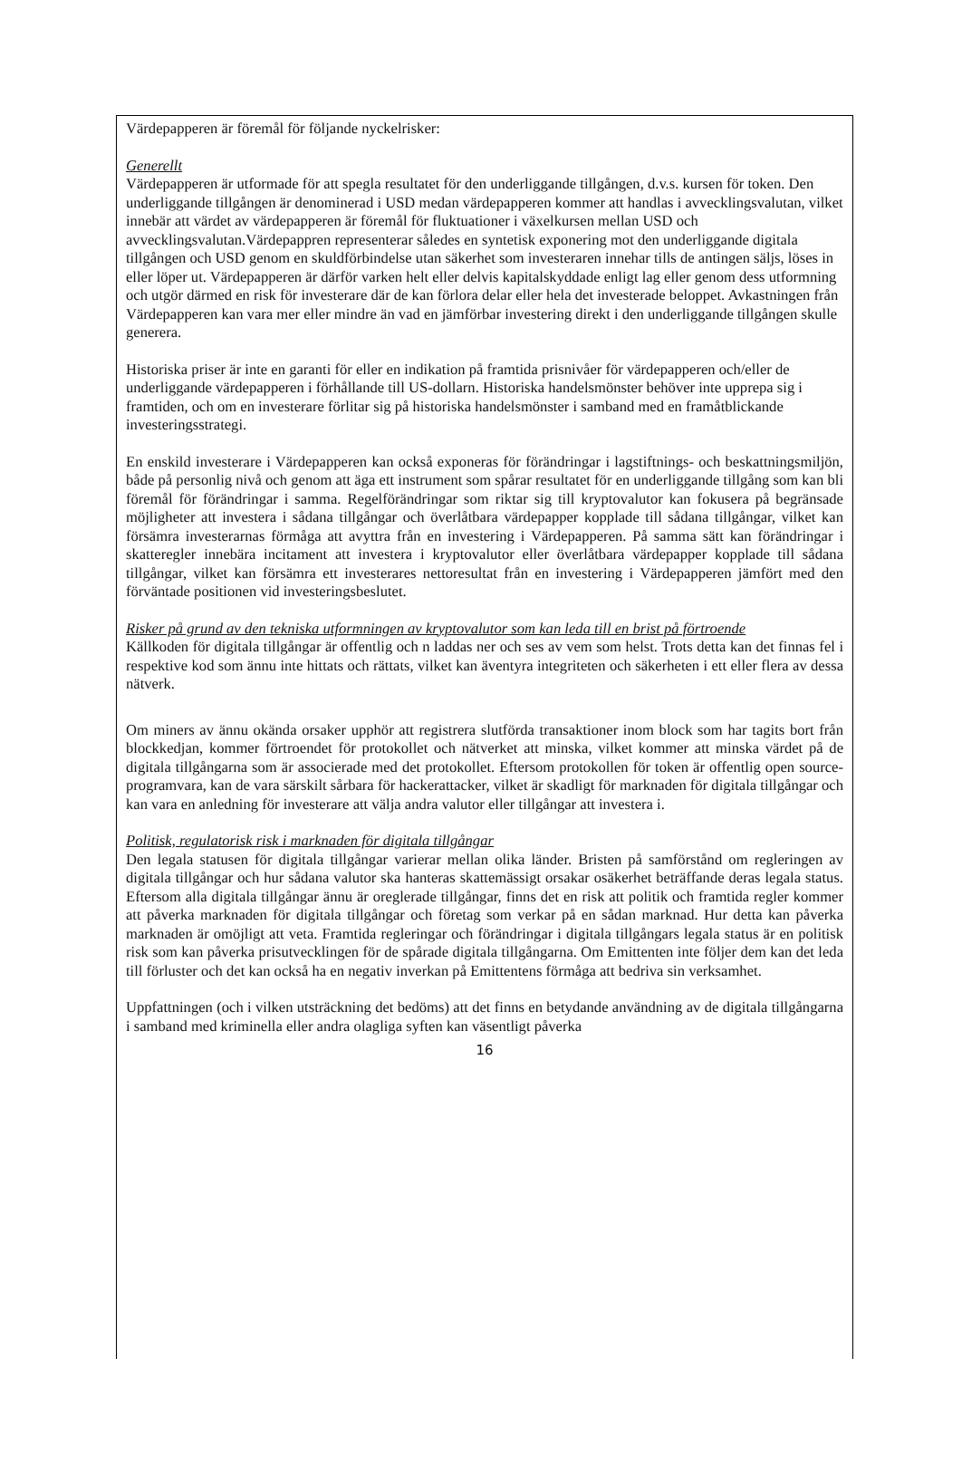Värdepapperen är föremål för följande nyckelrisker:
Generellt
Värdepapperen är utformade för att spegla resultatet för den underliggande tillgången, d.v.s. kursen för token. Den underliggande tillgången är denominerad i USD medan värdepapperen kommer att handlas i avvecklingsvalutan, vilket innebär att värdet av värdepapperen är föremål för fluktuationer i växelkursen mellan USD och avvecklingsvalutan.Värdepappren representerar således en syntetisk exponering mot den underliggande digitala tillgången och USD genom en skuldförbindelse utan säkerhet som investeraren innehar tills de antingen säljs, löses in eller löper ut. Värdepapperen är därför varken helt eller delvis kapitalskyddade enligt lag eller genom dess utformning och utgör därmed en risk för investerare där de kan förlora delar eller hela det investerade beloppet. Avkastningen från Värdepapperen kan vara mer eller mindre än vad en jämförbar investering direkt i den underliggande tillgången skulle generera.
Historiska priser är inte en garanti för eller en indikation på framtida prisnivåer för värdepapperen och/eller de underliggande värdepapperen i förhållande till US-dollarn. Historiska handelsmönster behöver inte upprepa sig i framtiden, och om en investerare förlitar sig på historiska handelsmönster i samband med en framåtblickande investeringsstrategi.
En enskild investerare i Värdepapperen kan också exponeras för förändringar i lagstiftnings- och beskattningsmiljön, både på personlig nivå och genom att äga ett instrument som spårar resultatet för en underliggande tillgång som kan bli föremål för förändringar i samma. Regelförändringar som riktar sig till kryptovalutor kan fokusera på begränsade möjligheter att investera i sådana tillgångar och överlåtbara värdepapper kopplade till sådana tillgångar, vilket kan försämra investerarnas förmåga att avyttra från en investering i Värdepapperen. På samma sätt kan förändringar i skatteregler innebära incitament att investera i kryptovalutor eller överlåtbara värdepapper kopplade till sådana tillgångar, vilket kan försämra ett investerares nettoresultat från en investering i Värdepapperen jämfört med den förväntade positionen vid investeringsbeslutet.
Risker på grund av den tekniska utformningen av kryptovalutor som kan leda till en brist på förtroende
Källkoden för digitala tillgångar är offentlig och n laddas ner och ses av vem som helst. Trots detta kan det finnas fel i respektive kod som ännu inte hittats och rättats, vilket kan äventyra integriteten och säkerheten i ett eller flera av dessa nätverk.
Om miners av ännu okända orsaker upphör att registrera slutförda transaktioner inom block som har tagits bort från blockkedjan, kommer förtroendet för protokollet och nätverket att minska, vilket kommer att minska värdet på de digitala tillgångarna som är associerade med det protokollet. Eftersom protokollen för token är offentlig open source-programvara, kan de vara särskilt sårbara för hackerattacker, vilket är skadligt för marknaden för digitala tillgångar och kan vara en anledning för investerare att välja andra valutor eller tillgångar att investera i.
Politisk, regulatorisk risk i marknaden för digitala tillgångar
Den legala statusen för digitala tillgångar varierar mellan olika länder. Bristen på samförstånd om regleringen av digitala tillgångar och hur sådana valutor ska hanteras skattemässigt orsakar osäkerhet beträffande deras legala status. Eftersom alla digitala tillgångar ännu är oreglerade tillgångar, finns det en risk att politik och framtida regler kommer att påverka marknaden för digitala tillgångar och företag som verkar på en sådan marknad. Hur detta kan påverka marknaden är omöjligt att veta. Framtida regleringar och förändringar i digitala tillgångars legala status är en politisk risk som kan påverka prisutvecklingen för de spårade digitala tillgångarna. Om Emittenten inte följer dem kan det leda till förluster och det kan också ha en negativ inverkan på Emittentens förmåga att bedriva sin verksamhet.
Uppfattningen (och i vilken utsträckning det bedöms) att det finns en betydande användning av de digitala tillgångarna i samband med kriminella eller andra olagliga syften kan väsentligt påverka
16